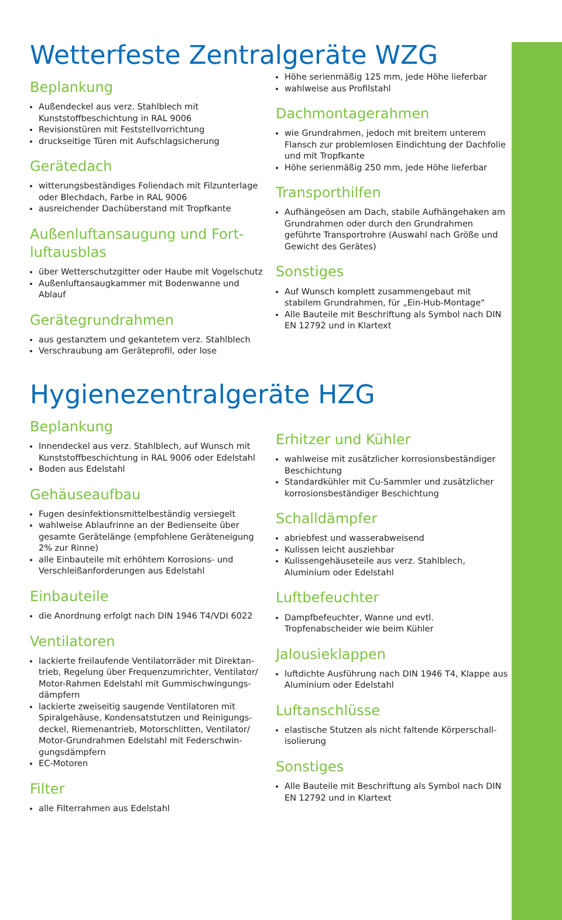Wetterfeste Zentralgeräte WZG
Beplankung
Außendeckel aus verz. Stahlblech mit Kunststoffbeschichtung in RAL 9006
Revisionstüren mit Feststellvorrichtung
druckseitige Türen mit Aufschlagsicherung
Gerätedach
witterungsbeständiges Foliendach mit Filzunterlage oder Blechdach, Farbe in RAL 9006
ausreichender Dachüberstand mit Tropfkante
Außenluftansaugung und Fort­luftausblas
über Wetterschutzgitter oder Haube mit Vogelschutz
Außenluftansaugkammer mit Bodenwanne und Ablauf
Gerätegrundrahmen
aus gestanztem und gekantetem verz. Stahlblech
Verschraubung am Geräteprofil, oder lose
Höhe serienmäßig 125 mm, jede Höhe lieferbar
wahlweise aus Profilstahl
Dachmontagerahmen
wie Grundrahmen, jedoch mit breitem unterem Flansch zur problemlosen Eindichtung der Dachfolie und mit Tropfkante
Höhe serienmäßig 250 mm, jede Höhe lieferbar
Transporthilfen
Aufhängeösen am Dach, stabile Aufhängehaken am Grundrahmen oder durch den Grundrahmen geführte Transportrohre (Auswahl nach Größe und Gewicht des Gerätes)
Sonstiges
Auf Wunsch komplett zusammengebaut mit stabilem Grundrahmen, für „Ein-Hub-Montage“
Alle Bauteile mit Beschriftung als Symbol nach DIN EN 12792 und in Klartext
Hygienezentralgeräte HZG
Beplankung
Innendeckel aus verz. Stahlblech, auf Wunsch mit Kunststoffbeschichtung in RAL 9006 oder Edelstahl
Boden aus Edelstahl
Gehäuseaufbau
Fugen desinfektionsmittelbeständig versiegelt
wahlweise Ablaufrinne an der Bedienseite über gesamte Gerätelänge (empfohlene Geräteneigung 2% zur Rinne)
alle Einbauteile mit erhöhtem Korrosions- und Verschleißanforderungen aus Edelstahl
Einbauteile
die Anordnung erfolgt nach DIN 1946 T4/VDI 6022
Ventilatoren
lackierte freilaufende Ventilatorräder mit Direktan­trieb, Regelung über Frequenzumrichter, Ventilator/ Motor-Rahmen Edelstahl mit Gummischwingungs­dämpfern
lackierte zweiseitig saugende Ventilatoren mit Spiralgehäuse, Kondensatstutzen und Reinigungs­deckel, Riemenantrieb, Motorschlitten, Ventilator/ Motor-Grundrahmen Edelstahl mit Federschwin­gungsdämpfern
EC-Motoren
Filter
alle Filterrahmen aus Edelstahl
Erhitzer und Kühler
wahlweise mit zusätzlicher korrosionsbeständiger Beschichtung
Standardkühler mit Cu-Sammler und zusätzlicher korrosionsbeständiger Beschichtung
Schalldämpfer
abriebfest und wasserabweisend
Kulissen leicht ausziehbar
Kulissengehäuseteile aus verz. Stahlblech, Aluminium oder Edelstahl
Luftbefeuchter
Dampfbefeuchter, Wanne und evtl. Tropfenabscheider wie beim Kühler
Jalousieklappen
luftdichte Ausführung nach DIN 1946 T4, Klappe aus Aluminium oder Edelstahl
Luftanschlüsse
elastische Stutzen als nicht faltende Körperschall­isolierung
Sonstiges
Alle Bauteile mit Beschriftung als Symbol nach DIN EN 12792 und in Klartext